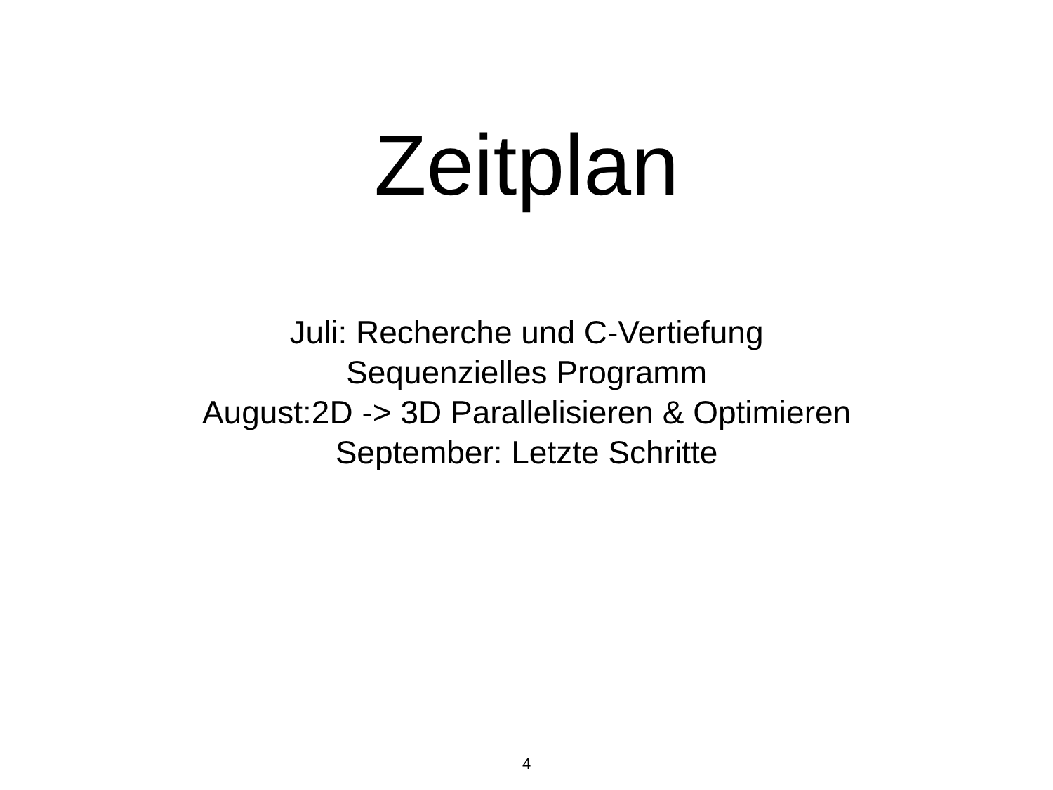Zeitplan
Juli: Recherche und C-Vertiefung
Sequenzielles Programm
August:2D -> 3D Parallelisieren & Optimieren
September: Letzte Schritte
4